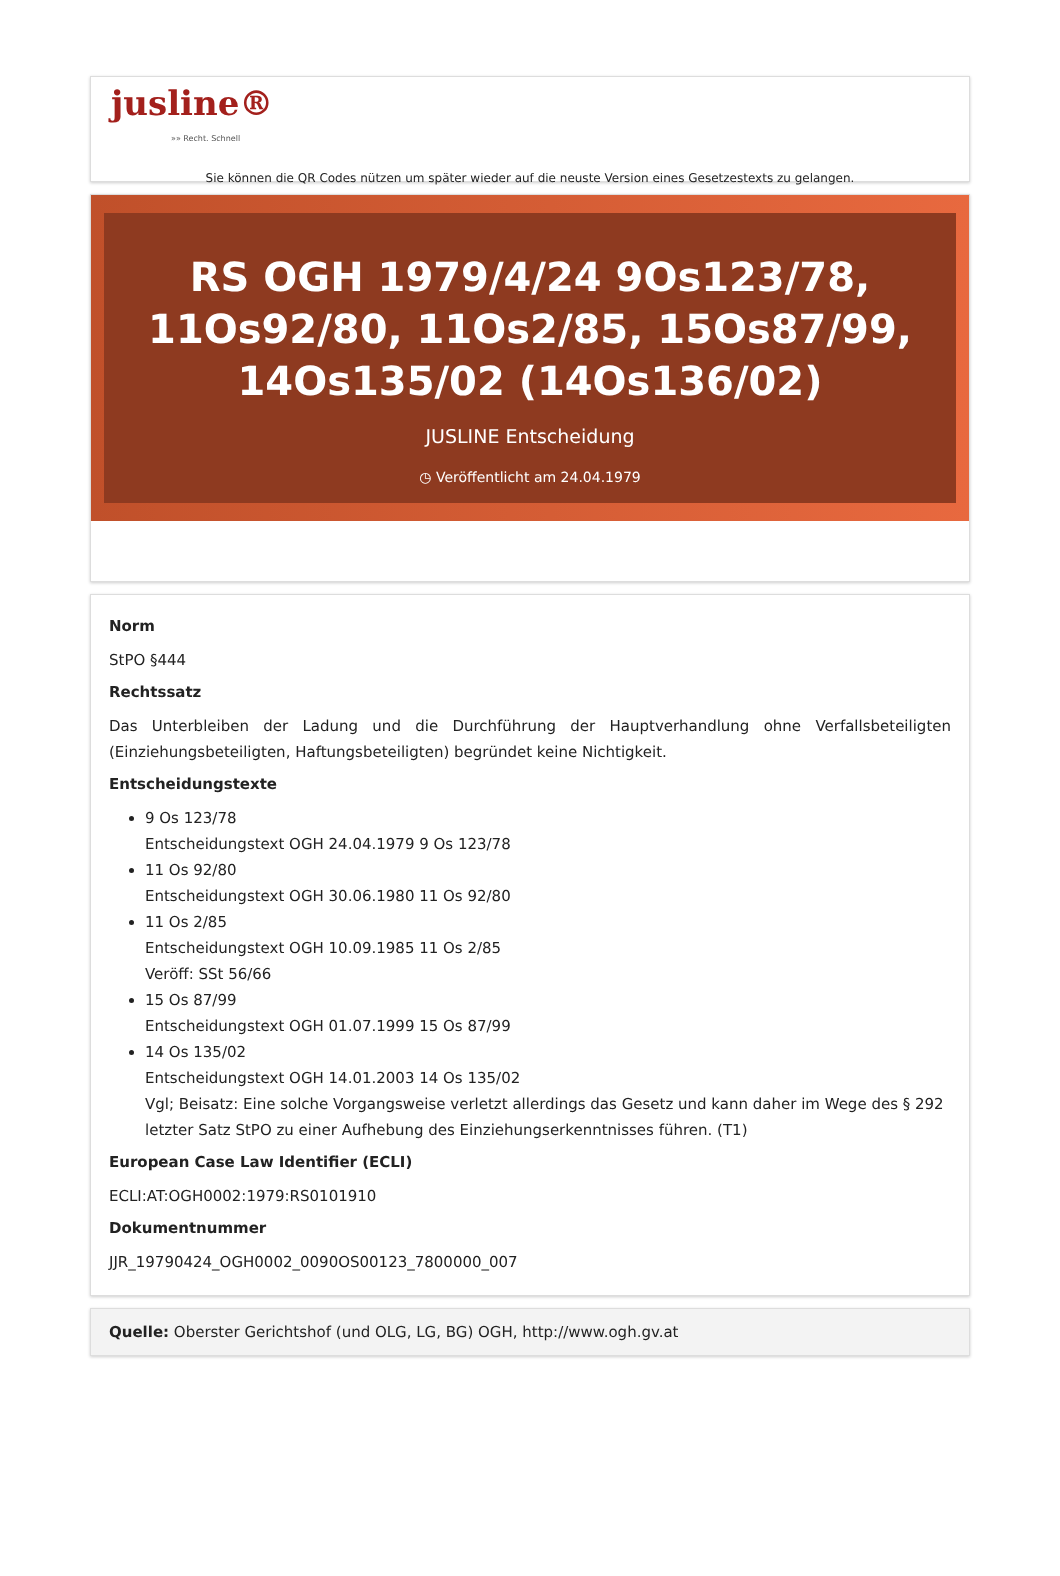jusline®
»» Recht. Schnell
Sie können die QR Codes nützen um später wieder auf die neuste Version eines Gesetzestexts zu gelangen.
RS OGH 1979/4/24 9Os123/78, 11Os92/80, 11Os2/85, 15Os87/99, 14Os135/02 (14Os136/02)
JUSLINE Entscheidung
◷ Veröffentlicht am 24.04.1979
Norm
StPO §444
Rechtssatz
Das Unterbleiben der Ladung und die Durchführung der Hauptverhandlung ohne Verfallsbeteiligten (Einziehungsbeteiligten, Haftungsbeteiligten) begründet keine Nichtigkeit.
Entscheidungstexte
9 Os 123/78
Entscheidungstext OGH 24.04.1979 9 Os 123/78
11 Os 92/80
Entscheidungstext OGH 30.06.1980 11 Os 92/80
11 Os 2/85
Entscheidungstext OGH 10.09.1985 11 Os 2/85
Veröff: SSt 56/66
15 Os 87/99
Entscheidungstext OGH 01.07.1999 15 Os 87/99
14 Os 135/02
Entscheidungstext OGH 14.01.2003 14 Os 135/02
Vgl; Beisatz: Eine solche Vorgangsweise verletzt allerdings das Gesetz und kann daher im Wege des § 292 letzter Satz StPO zu einer Aufhebung des Einziehungserkenntnisses führen. (T1)
European Case Law Identifier (ECLI)
ECLI:AT:OGH0002:1979:RS0101910
Dokumentnummer
JJR_19790424_OGH0002_0090OS00123_7800000_007
Quelle: Oberster Gerichtshof (und OLG, LG, BG) OGH, http://www.ogh.gv.at